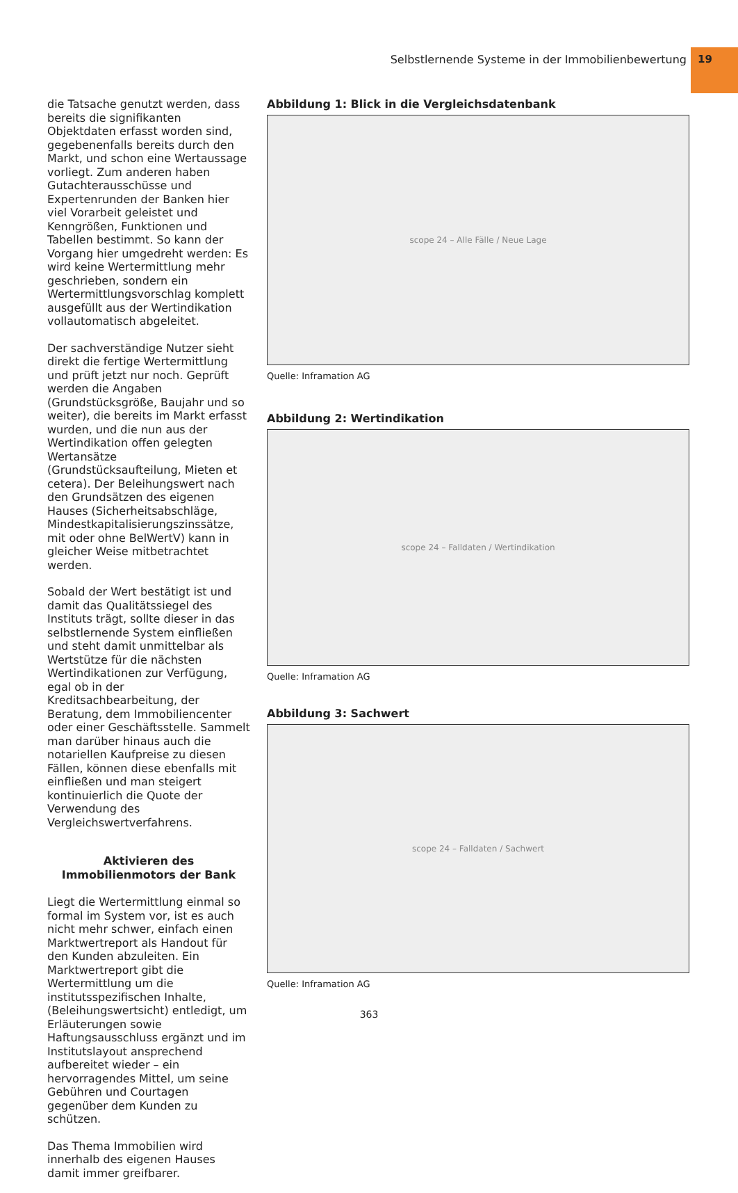Selbstlernende Systeme in der Immobilienbewertung 19
die Tatsache genutzt werden, dass bereits die signifikanten Objektdaten erfasst worden sind, gegebenenfalls bereits durch den Markt, und schon eine Wertaussage vorliegt. Zum anderen haben Gutachterausschüsse und Expertenrunden der Banken hier viel Vorarbeit geleistet und Kenngrößen, Funktionen und Tabellen bestimmt. So kann der Vorgang hier umgedreht werden: Es wird keine Wertermittlung mehr geschrieben, sondern ein Wertermittlungsvorschlag komplett ausgefüllt aus der Wertindikation vollautomatisch abgeleitet.
Der sachverständige Nutzer sieht direkt die fertige Wertermittlung und prüft jetzt nur noch. Geprüft werden die Angaben (Grundstücksgröße, Baujahr und so weiter), die bereits im Markt erfasst wurden, und die nun aus der Wertindikation offen gelegten Wertansätze (Grundstücksaufteilung, Mieten et cetera). Der Beleihungswert nach den Grundsätzen des eigenen Hauses (Sicherheitsabschläge, Mindestkapitalisierungszinssätze, mit oder ohne BelWertV) kann in gleicher Weise mitbetrachtet werden.
Sobald der Wert bestätigt ist und damit das Qualitätssiegel des Instituts trägt, sollte dieser in das selbstlernende System einfließen und steht damit unmittelbar als Wertstütze für die nächsten Wertindikationen zur Verfügung, egal ob in der Kreditsachbearbeitung, der Beratung, dem Immobiliencenter oder einer Geschäftsstelle. Sammelt man darüber hinaus auch die notariellen Kaufpreise zu diesen Fällen, können diese ebenfalls mit einfließen und man steigert kontinuierlich die Quote der Verwendung des Vergleichswertverfahrens.
Aktivieren des Immobilienmotors der Bank
Liegt die Wertermittlung einmal so formal im System vor, ist es auch nicht mehr schwer, einfach einen Marktwertreport als Handout für den Kunden abzuleiten. Ein Marktwertreport gibt die Wertermittlung um die institutsspezifischen Inhalte, (Beleihungswertsicht) entledigt, um Erläuterungen sowie Haftungsausschluss ergänzt und im Institutslayout ansprechend aufbereitet wieder – ein hervorragendes Mittel, um seine Gebühren und Courtagen gegenüber dem Kunden zu schützen.
Das Thema Immobilien wird innerhalb des eigenen Hauses damit immer greifbarer.
Abbildung 1: Blick in die Vergleichsdatenbank
scope 24 – Alle Fälle / Neue Lage
Quelle: Inframation AG
Abbildung 2: Wertindikation
scope 24 – Falldaten / Wertindikation
Quelle: Inframation AG
Abbildung 3: Sachwert
scope 24 – Falldaten / Sachwert
Quelle: Inframation AG
363